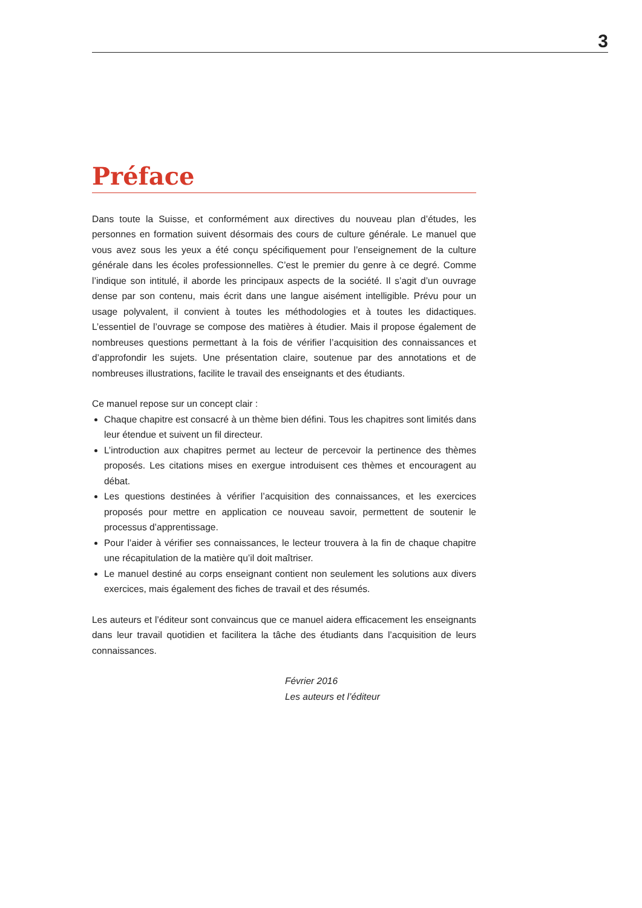3
Préface
Dans toute la Suisse, et conformément aux directives du nouveau plan d’études, les personnes en formation suivent désormais des cours de culture générale. Le manuel que vous avez sous les yeux a été conçu spécifiquement pour l’enseignement de la culture générale dans les écoles professionnelles. C’est le premier du genre à ce degré. Comme l’indique son intitulé, il aborde les principaux aspects de la société. Il s’agit d’un ouvrage dense par son contenu, mais écrit dans une langue aisément intelligible. Prévu pour un usage polyvalent, il convient à toutes les méthodologies et à toutes les didactiques. L’essentiel de l’ouvrage se compose des matières à étudier. Mais il propose également de nombreuses questions permettant à la fois de vérifier l’acquisition des connaissances et d’approfondir les sujets. Une présentation claire, soutenue par des annotations et de nombreuses illustrations, facilite le travail des enseignants et des étudiants.
Ce manuel repose sur un concept clair :
Chaque chapitre est consacré à un thème bien défini. Tous les chapitres sont limités dans leur étendue et suivent un fil directeur.
L’introduction aux chapitres permet au lecteur de percevoir la pertinence des thèmes proposés. Les citations mises en exergue introduisent ces thèmes et encouragent au débat.
Les questions destinées à vérifier l’acquisition des connaissances, et les exercices proposés pour mettre en application ce nouveau savoir, permettent de soutenir le processus d’apprentissage.
Pour l’aider à vérifier ses connaissances, le lecteur trouvera à la fin de chaque chapitre une récapitulation de la matière qu’il doit maîtriser.
Le manuel destiné au corps enseignant contient non seulement les solutions aux divers exercices, mais également des fiches de travail et des résumés.
Les auteurs et l’éditeur sont convaincus que ce manuel aidera efficacement les enseignants dans leur travail quotidien et facilitera la tâche des étudiants dans l’acquisition de leurs connaissances.
Février 2016
Les auteurs et l’éditeur